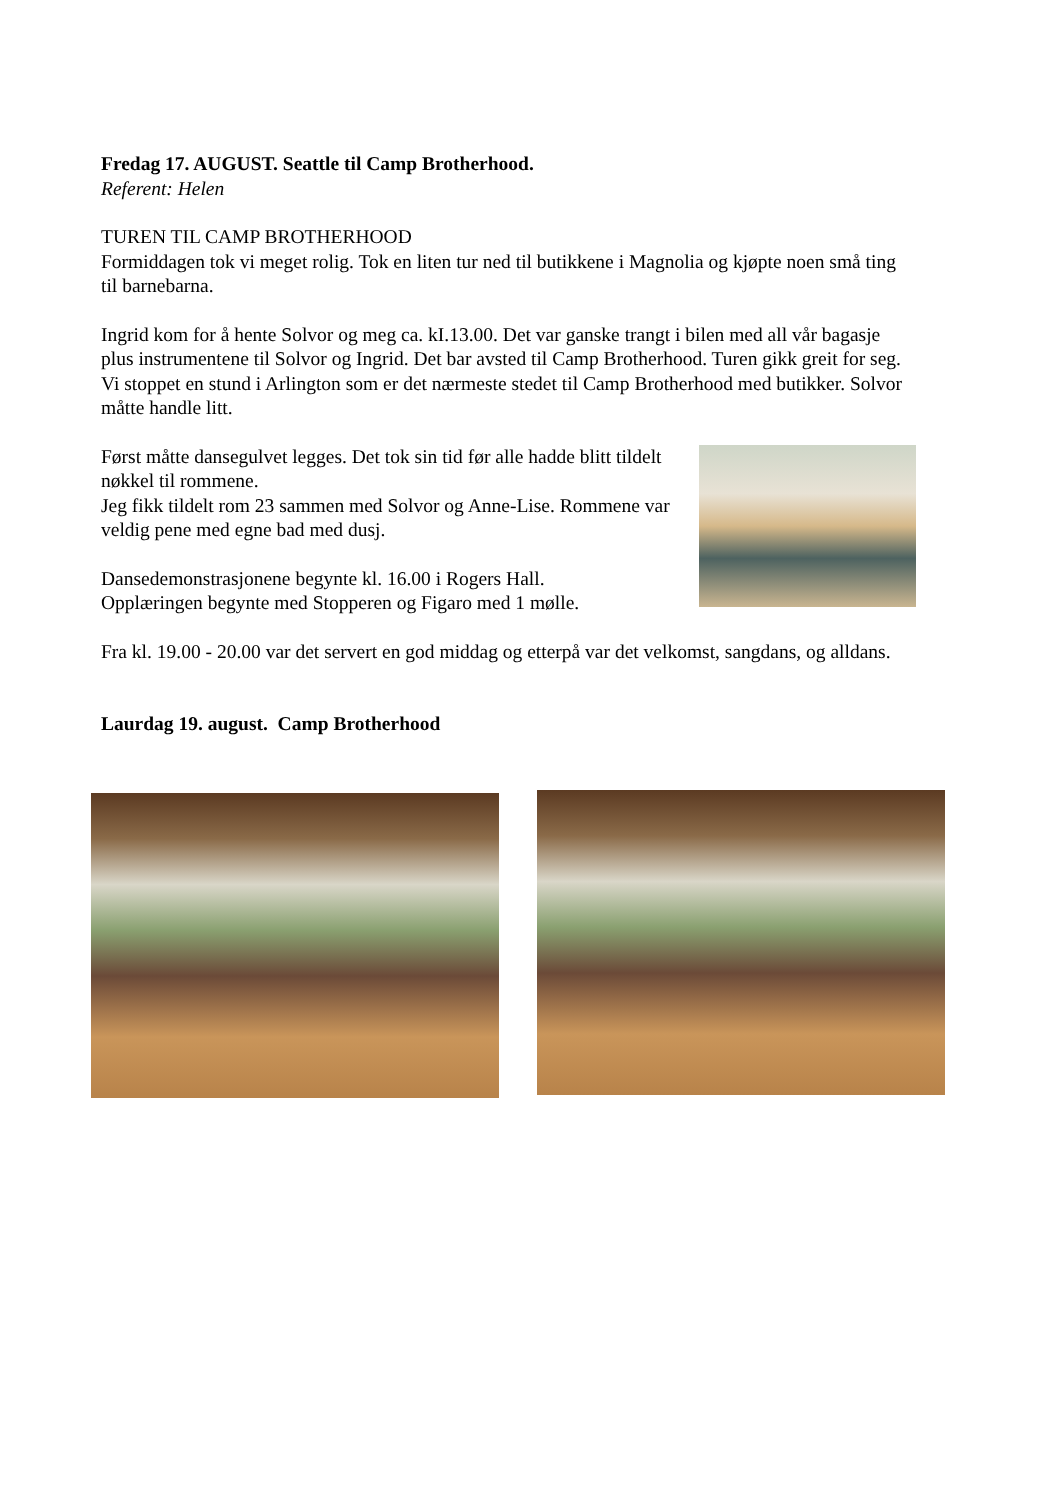Fredag 17. AUGUST. Seattle til Camp Brotherhood.
Referent: Helen
TUREN TIL CAMP BROTHERHOOD
Formiddagen tok vi meget rolig. Tok en liten tur ned til butikkene i Magnolia og kjøpte noen små ting til barnebarna.
Ingrid kom for å hente Solvor og meg ca. kI.13.00. Det var ganske trangt i bilen med all vår bagasje plus instrumentene til Solvor og Ingrid. Det bar avsted til Camp Brotherhood. Turen gikk greit for seg. Vi stoppet en stund i Arlington som er det nærmeste stedet til Camp Brotherhood med butikker. Solvor måtte handle litt.
Først måtte dansegulvet legges. Det tok sin tid før alle hadde blitt tildelt nøkkel til rommene.
Jeg fikk tildelt rom 23 sammen med Solvor og Anne-Lise. Rommene var veldig pene med egne bad med dusj.
Dansedemonstrasjonene begynte kl. 16.00 i Rogers Hall.
Opplæringen begynte med Stopperen og Figaro med 1 mølle.
Fra kl. 19.00 - 20.00 var det servert en god middag og etterpå var det velkomst, sangdans, og alldans.
Laurdag 19. august. Camp Brotherhood